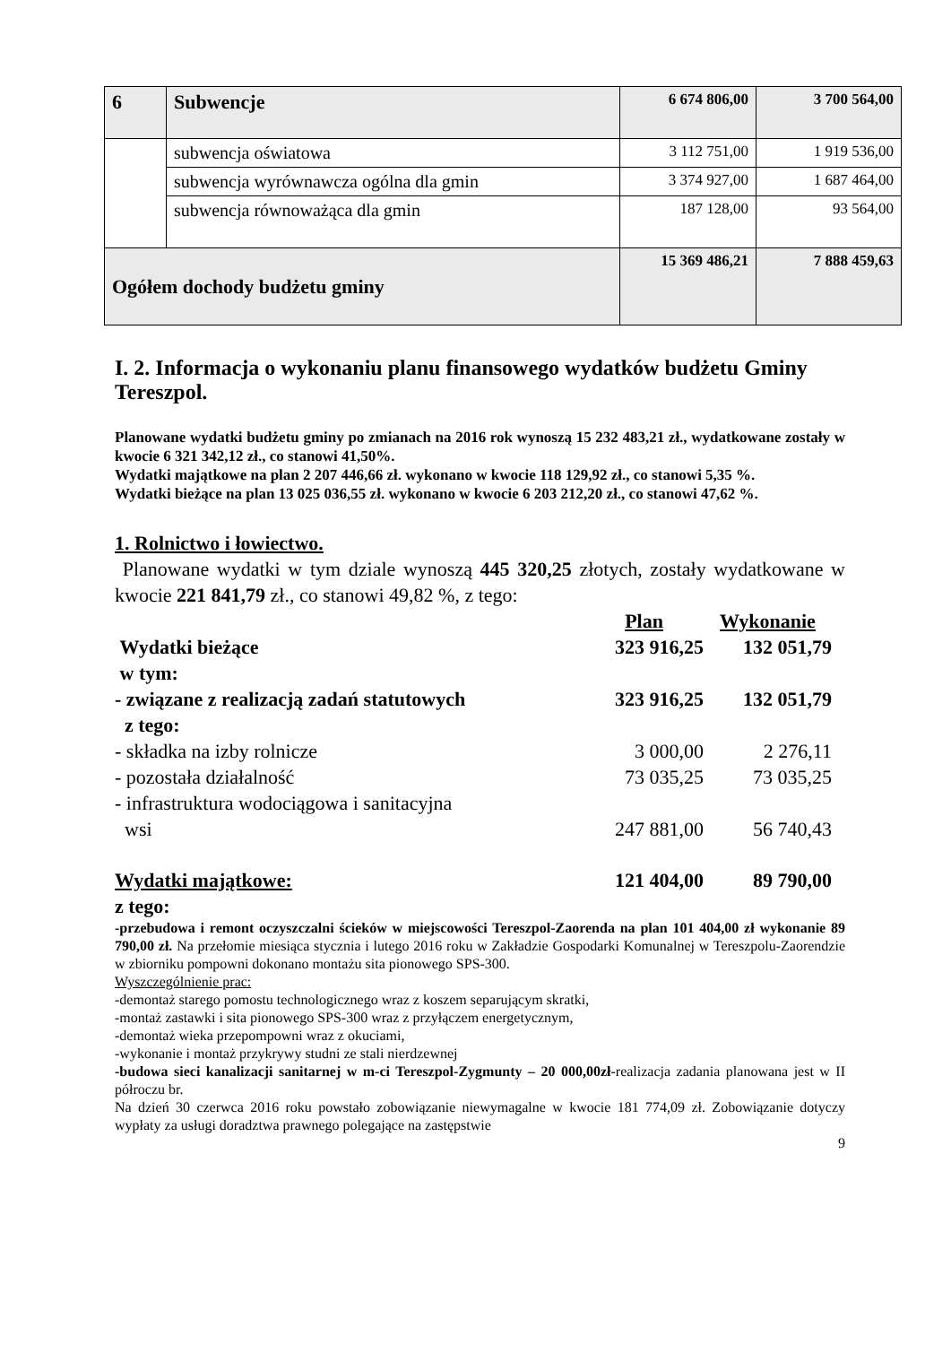| 6 | Subwencje | 6 674 806,00 | 3 700 564,00 |
| | subwencja oświatowa | 3 112 751,00 | 1 919 536,00 |
| | subwencja wyrównawcza ogólna dla gmin | 3 374 927,00 | 1 687 464,00 |
| | subwencja równoważąca dla gmin | 187 128,00 | 93 564,00 |
| Ogółem dochody budżetu gminy | | 15 369 486,21 | 7 888 459,63 |
I. 2. Informacja o wykonaniu planu finansowego wydatków budżetu Gminy Tereszpol.
Planowane wydatki budżetu gminy po zmianach na 2016 rok wynoszą 15 232 483,21 zł., wydatkowane zostały w kwocie 6 321 342,12 zł., co stanowi 41,50%.
Wydatki majątkowe na plan 2 207 446,66 zł. wykonano w kwocie 118 129,92 zł., co stanowi 5,35 %.
Wydatki bieżące na plan 13 025 036,55 zł. wykonano w kwocie 6 203 212,20 zł., co stanowi 47,62 %.
1. Rolnictwo i łowiectwo.
Planowane wydatki w tym dziale wynoszą 445 320,25 złotych, zostały wydatkowane w kwocie 221 841,79 zł., co stanowi 49,82 %, z tego:
| | Plan | Wykonanie |
| Wydatki bieżące | 323 916,25 | 132 051,79 |
| w tym: | | |
| - związane z realizacją zadań statutowych | 323 916,25 | 132 051,79 |
| z tego: | | |
| - składka na izby rolnicze | 3 000,00 | 2 276,11 |
| - pozostała działalność | 73 035,25 | 73 035,25 |
| - infrastruktura wodociągowa i sanitacyjna wsi | 247 881,00 | 56 740,43 |
| Wydatki majątkowe: | 121 404,00 | 89 790,00 |
z tego:
-przebudowa i remont oczyszczalni ścieków w miejscowości Tereszpol-Zaorenda na plan 101 404,00 zł wykonanie 89 790,00 zł. Na przełomie miesiąca stycznia i lutego 2016 roku w Zakładzie Gospodarki Komunalnej w Tereszpolu-Zaorendzie w zbiorniku pompowni dokonano montażu sita pionowego SPS-300.
Wyszczególnienie prac:
-demontaż starego pomostu technologicznego wraz z koszem separującym skratki,
-montaż zastawki i sita pionowego SPS-300 wraz z przyłączem energetycznym,
-demontaż wieka przepompowni wraz z okuciami,
-wykonanie i montaż przykrywy studni ze stali nierdzewnej
-budowa sieci kanalizacji sanitarnej w m-ci Tereszpol-Zygmunty – 20 000,00zł-realizacja zadania planowana jest w II półroczu br.
Na dzień 30 czerwca 2016 roku powstało zobowiązanie niewymagalne w kwocie 181 774,09 zł. Zobowiązanie dotyczy wypłaty za usługi doradztwa prawnego polegające na zastępstwie
9